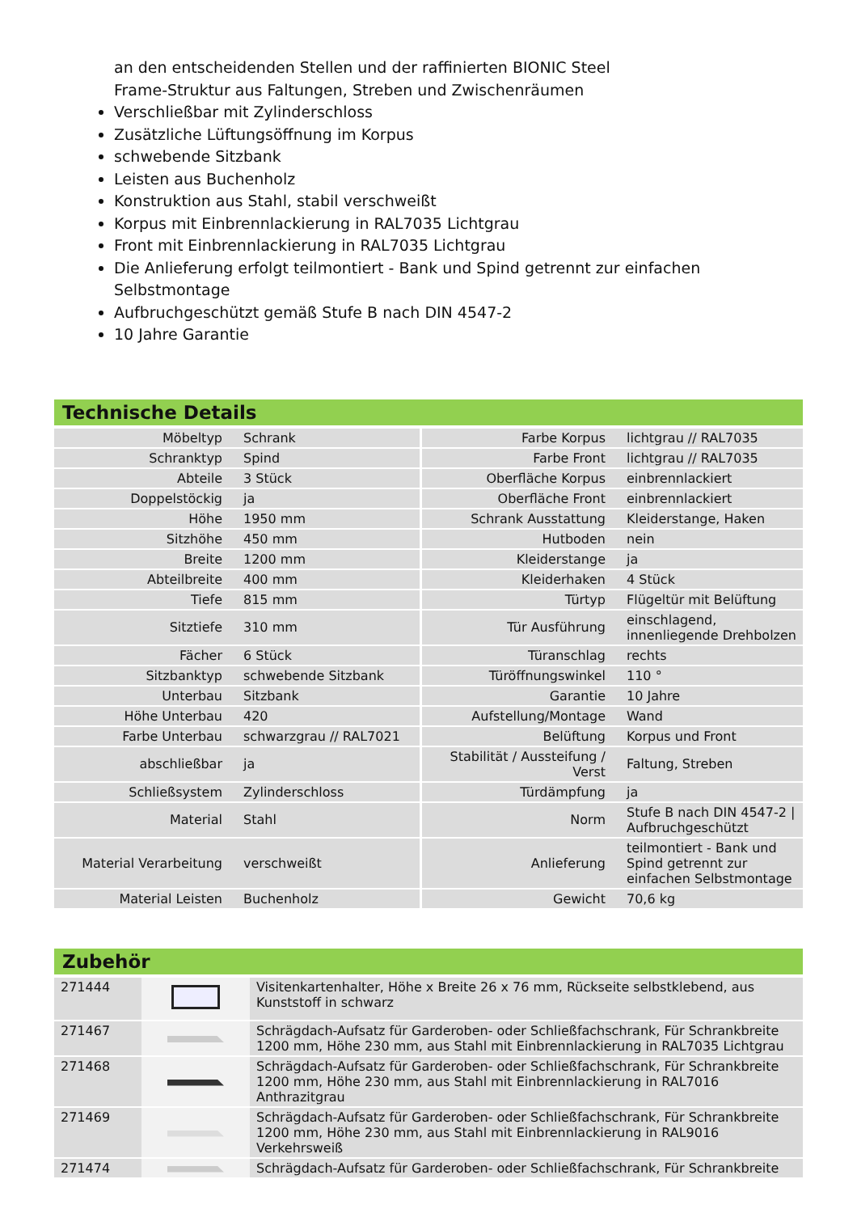an den entscheidenden Stellen und der raffinierten BIONIC Steel
Frame-Struktur aus Faltungen, Streben und Zwischenräumen
Verschließbar mit Zylinderschloss
Zusätzliche Lüftungsöffnung im Korpus
schwebende Sitzbank
Leisten aus Buchenholz
Konstruktion aus Stahl, stabil verschweißt
Korpus mit Einbrennlackierung in RAL7035 Lichtgrau
Front mit Einbrennlackierung in RAL7035 Lichtgrau
Die Anlieferung erfolgt teilmontiert - Bank und Spind getrennt zur einfachen Selbstmontage
Aufbruchgeschützt gemäß Stufe B nach DIN 4547-2
10 Jahre Garantie
Technische Details
| Möbeltyp | Schrank | Farbe Korpus | lichtgrau // RAL7035 |
| Schranktyp | Spind | Farbe Front | lichtgrau // RAL7035 |
| Abteile | 3 Stück | Oberfläche Korpus | einbrennlackiert |
| Doppelstöckig | ja | Oberfläche Front | einbrennlackiert |
| Höhe | 1950 mm | Schrank Ausstattung | Kleiderstange, Haken |
| Sitzhöhe | 450 mm | Hutboden | nein |
| Breite | 1200 mm | Kleiderstange | ja |
| Abteilbreite | 400 mm | Kleiderhaken | 4 Stück |
| Tiefe | 815 mm | Türtyp | Flügeltür mit Belüftung |
| Sitztiefe | 310 mm | Tür Ausführung | einschlagend, innenliegende Drehbolzen |
| Fächer | 6 Stück | Türanschlag | rechts |
| Sitzbanktyp | schwebende Sitzbank | Türöffnungswinkel | 110 ° |
| Unterbau | Sitzbank | Garantie | 10 Jahre |
| Höhe Unterbau | 420 | Aufstellung/Montage | Wand |
| Farbe Unterbau | schwarzgrau // RAL7021 | Belüftung | Korpus und Front |
| abschließbar | ja | Stabilität / Aussteifung / Verst | Faltung, Streben |
| Schließsystem | Zylinderschloss | Türdämpfung | ja |
| Material | Stahl | Norm | Stufe B nach DIN 4547-2 / Aufbruchgeschützt |
| Material Verarbeitung | verschweißt | Anlieferung | teilmontiert - Bank und Spind getrennt zur einfachen Selbstmontage |
| Material Leisten | Buchenholz | Gewicht | 70,6 kg |
Zubehör
| 271444 | | Visitenkartenhalter, Höhe x Breite 26 x 76 mm, Rückseite selbstklebend, aus Kunststoff in schwarz |
| 271467 | | Schrägdach-Aufsatz für Garderoben- oder Schließfachschrank, Für Schrankbreite 1200 mm, Höhe 230 mm, aus Stahl mit Einbrennlackierung in RAL7035 Lichtgrau |
| 271468 | | Schrägdach-Aufsatz für Garderoben- oder Schließfachschrank, Für Schrankbreite 1200 mm, Höhe 230 mm, aus Stahl mit Einbrennlackierung in RAL7016 Anthrazitgrau |
| 271469 | | Schrägdach-Aufsatz für Garderoben- oder Schließfachschrank, Für Schrankbreite 1200 mm, Höhe 230 mm, aus Stahl mit Einbrennlackierung in RAL9016 Verkehrsweiß |
| 271474 | | Schrägdach-Aufsatz für Garderoben- oder Schließfachschrank, Für Schrankbreite |